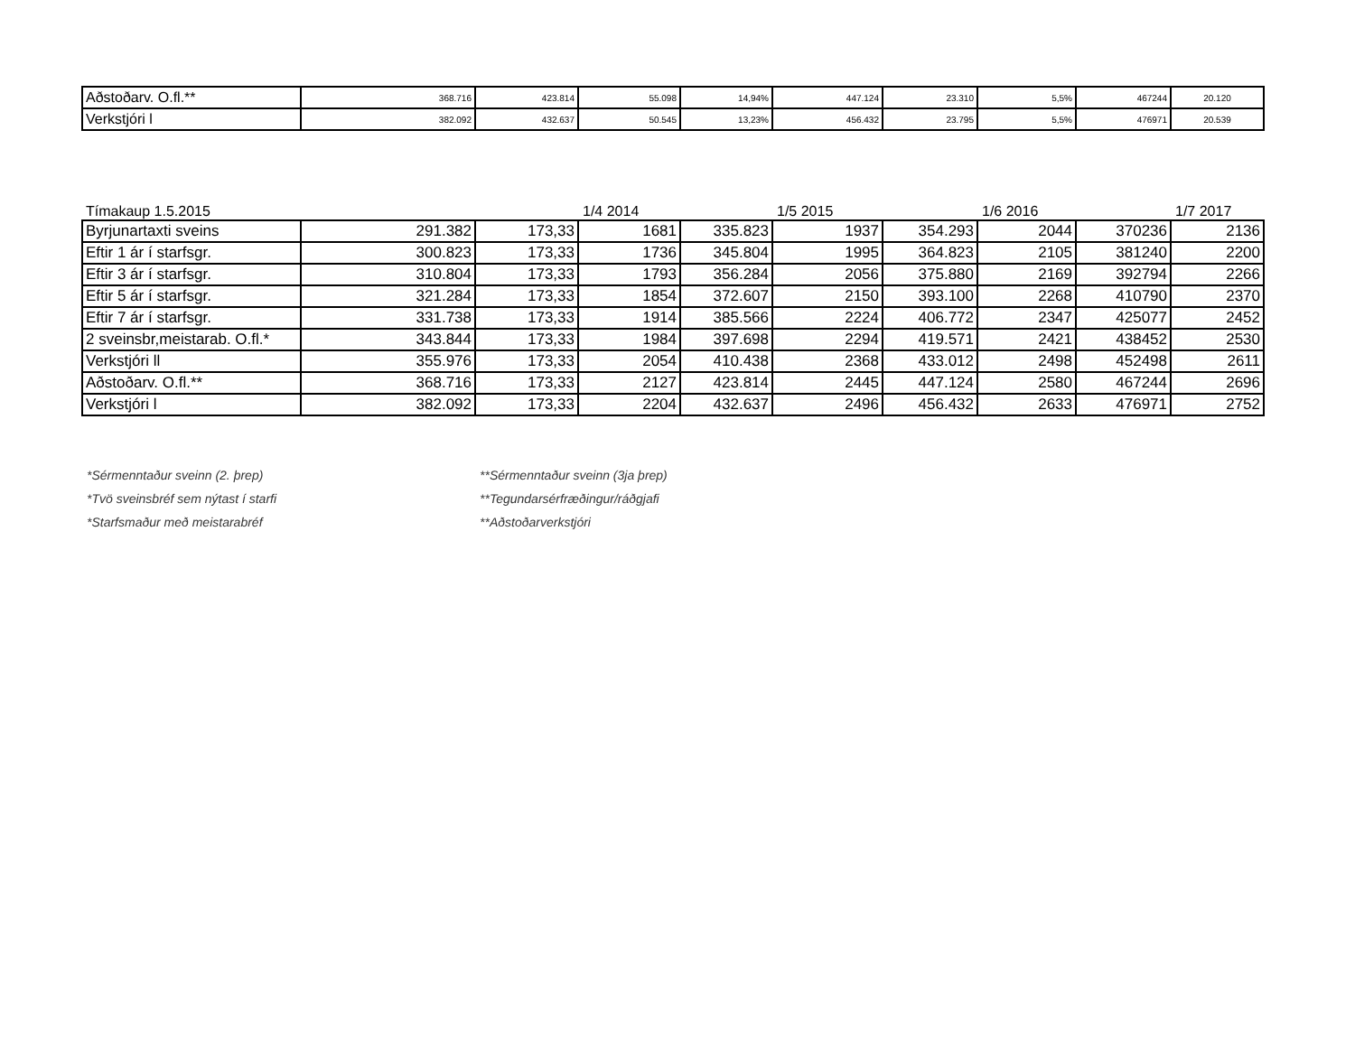| Aðstoðarv. O.fl.** | 368.716 | 423.814 | 55.098 | 14,94% | 447.124 | 23.310 | 5,5% | 467244 | 20.120 |
| Verkstjóri l | 382.092 | 432.637 | 50.545 | 13,23% | 456.432 | 23.795 | 5,5% | 476971 | 20.539 |
Tímakaup 1.5.2015 1/4 2014 1/5 2015 1/6 2016 1/7 2017
| Byrjunartaxti sveins | 291.382 | 173,33 | 1681 | 335.823 | 1937 | 354.293 | 2044 | 370236 | 2136 |
| Eftir 1 ár í starfsgr. | 300.823 | 173,33 | 1736 | 345.804 | 1995 | 364.823 | 2105 | 381240 | 2200 |
| Eftir 3 ár í starfsgr. | 310.804 | 173,33 | 1793 | 356.284 | 2056 | 375.880 | 2169 | 392794 | 2266 |
| Eftir 5 ár í starfsgr. | 321.284 | 173,33 | 1854 | 372.607 | 2150 | 393.100 | 2268 | 410790 | 2370 |
| Eftir 7 ár í starfsgr. | 331.738 | 173,33 | 1914 | 385.566 | 2224 | 406.772 | 2347 | 425077 | 2452 |
| 2 sveinsbr,meistarab. O.fl.* | 343.844 | 173,33 | 1984 | 397.698 | 2294 | 419.571 | 2421 | 438452 | 2530 |
| Verkstjóri ll | 355.976 | 173,33 | 2054 | 410.438 | 2368 | 433.012 | 2498 | 452498 | 2611 |
| Aðstoðarv. O.fl.** | 368.716 | 173,33 | 2127 | 423.814 | 2445 | 447.124 | 2580 | 467244 | 2696 |
| Verkstjóri l | 382.092 | 173,33 | 2204 | 432.637 | 2496 | 456.432 | 2633 | 476971 | 2752 |
*Sérmenntaður sveinn (2. þrep)
*Tvö sveinsbréf sem nýtast í starfi
*Starfsmaður með meistarabréf
**Sérmenntaður sveinn (3ja þrep)
**Tegundarsérfræðingur/ráðgjafi
**Aðstoðarverkstjóri